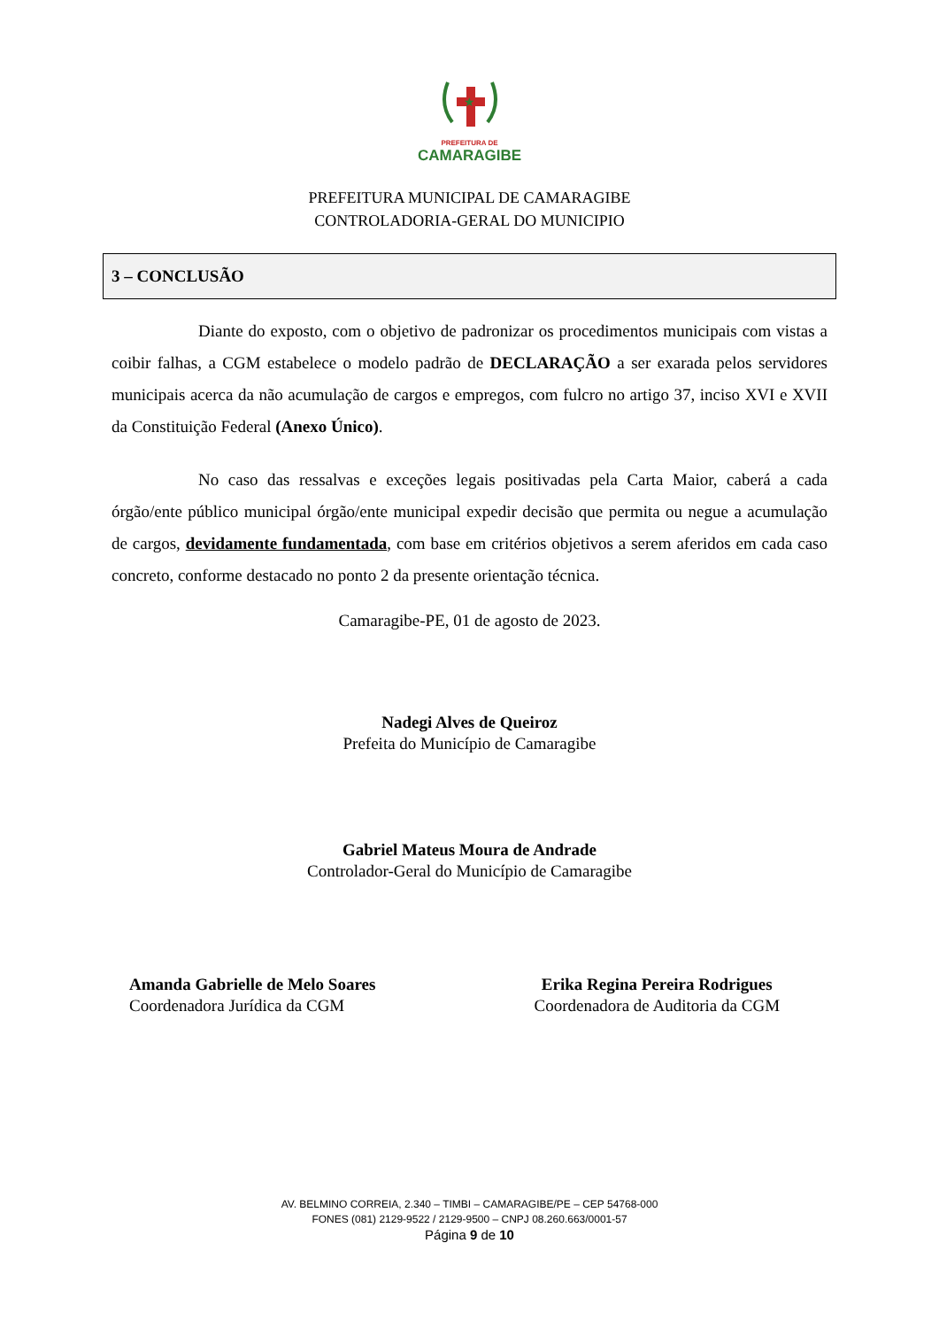★
PREFEITURA DE
CAMARAGIBE
PREFEITURA MUNICIPAL DE CAMARAGIBE
CONTROLADORIA-GERAL DO MUNICIPIO
3 – CONCLUSÃO
Diante do exposto, com o objetivo de padronizar os procedimentos municipais com vistas a coibir falhas, a CGM estabelece o modelo padrão de DECLARAÇÃO a ser exarada pelos servidores municipais acerca da não acumulação de cargos e empregos, com fulcro no artigo 37, inciso XVI e XVII da Constituição Federal (Anexo Único).
No caso das ressalvas e exceções legais positivadas pela Carta Maior, caberá a cada órgão/ente público municipal órgão/ente municipal expedir decisão que permita ou negue a acumulação de cargos, devidamente fundamentada, com base em critérios objetivos a serem aferidos em cada caso concreto, conforme destacado no ponto 2 da presente orientação técnica.
Camaragibe-PE, 01 de agosto de 2023.
Nadegi Alves de Queiroz
Prefeita do Município de Camaragibe
Gabriel Mateus Moura de Andrade
Controlador-Geral do Município de Camaragibe
Amanda Gabrielle de Melo Soares
Coordenadora Jurídica da CGM
Erika Regina Pereira Rodrigues
Coordenadora de Auditoria da CGM
AV. BELMINO CORREIA, 2.340 – TIMBI – CAMARAGIBE/PE – CEP 54768-000
FONES (081) 2129-9522 / 2129-9500 – CNPJ 08.260.663/0001-57
Página 9 de 10